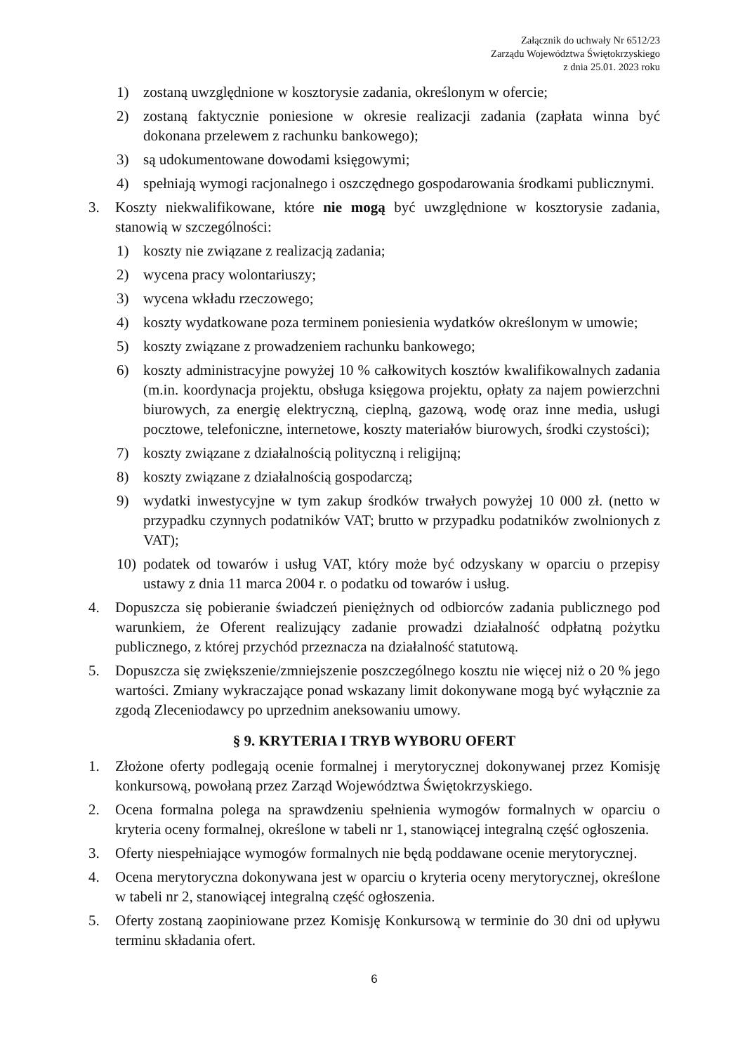Załącznik do uchwały Nr 6512/23
Zarządu Województwa Świętokrzyskiego
z dnia 25.01. 2023 roku
1) zostaną uwzględnione w kosztorysie zadania, określonym w ofercie;
2) zostaną faktycznie poniesione w okresie realizacji zadania (zapłata winna być dokonana przelewem z rachunku bankowego);
3) są udokumentowane dowodami księgowymi;
4) spełniają wymogi racjonalnego i oszczędnego gospodarowania środkami publicznymi.
3. Koszty niekwalifikowane, które nie mogą być uwzględnione w kosztorysie zadania, stanowią w szczególności:
1) koszty nie związane z realizacją zadania;
2) wycena pracy wolontariuszy;
3) wycena wkładu rzeczowego;
4) koszty wydatkowane poza terminem poniesienia wydatków określonym w umowie;
5) koszty związane z prowadzeniem rachunku bankowego;
6) koszty administracyjne powyżej 10 % całkowitych kosztów kwalifikowalnych zadania (m.in. koordynacja projektu, obsługa księgowa projektu, opłaty za najem powierzchni biurowych, za energię elektryczną, cieplną, gazową, wodę oraz inne media, usługi pocztowe, telefoniczne, internetowe, koszty materiałów biurowych, środki czystości);
7) koszty związane z działalnością polityczną i religijną;
8) koszty związane z działalnością gospodarczą;
9) wydatki inwestycyjne w tym zakup środków trwałych powyżej 10 000 zł. (netto w przypadku czynnych podatników VAT; brutto w przypadku podatników zwolnionych z VAT);
10) podatek od towarów i usług VAT, który może być odzyskany w oparciu o przepisy ustawy z dnia 11 marca 2004 r. o podatku od towarów i usług.
4. Dopuszcza się pobieranie świadczeń pieniężnych od odbiorców zadania publicznego pod warunkiem, że Oferent realizujący zadanie prowadzi działalność odpłatną pożytku publicznego, z której przychód przeznacza na działalność statutową.
5. Dopuszcza się zwiększenie/zmniejszenie poszczególnego kosztu nie więcej niż o 20 % jego wartości. Zmiany wykraczające ponad wskazany limit dokonywane mogą być wyłącznie za zgodą Zleceniodawcy po uprzednim aneksowaniu umowy.
§ 9. KRYTERIA I TRYB WYBORU OFERT
1. Złożone oferty podlegają ocenie formalnej i merytorycznej dokonywanej przez Komisję konkursową, powołaną przez Zarząd Województwa Świętokrzyskiego.
2. Ocena formalna polega na sprawdzeniu spełnienia wymogów formalnych w oparciu o kryteria oceny formalnej, określone w tabeli nr 1, stanowiącej integralną część ogłoszenia.
3. Oferty niespełniające wymogów formalnych nie będą poddawane ocenie merytorycznej.
4. Ocena merytoryczna dokonywana jest w oparciu o kryteria oceny merytorycznej, określone w tabeli nr 2, stanowiącej integralną część ogłoszenia.
5. Oferty zostaną zaopiniowane przez Komisję Konkursową w terminie do 30 dni od upływu terminu składania ofert.
6